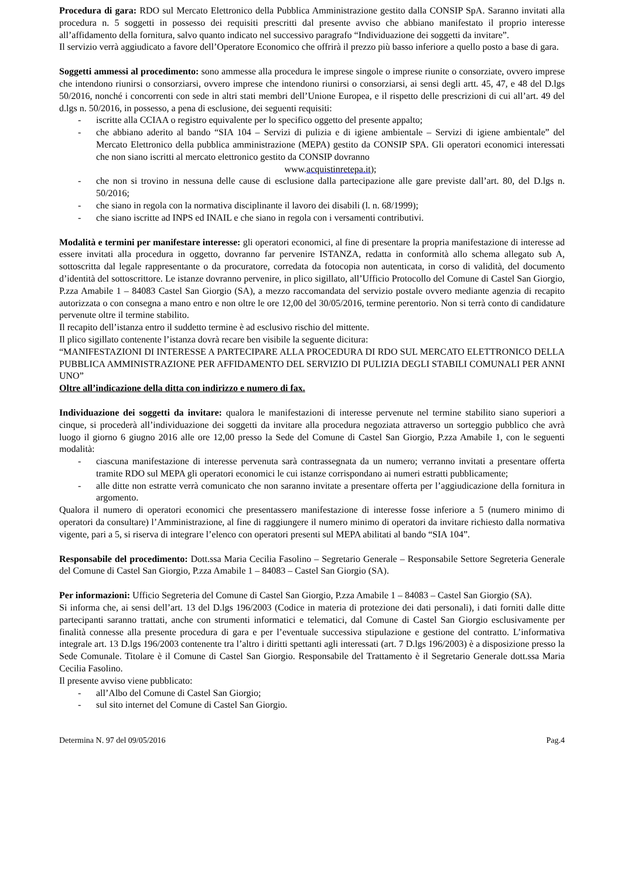Procedura di gara: RDO sul Mercato Elettronico della Pubblica Amministrazione gestito dalla CONSIP SpA. Saranno invitati alla procedura n. 5 soggetti in possesso dei requisiti prescritti dal presente avviso che abbiano manifestato il proprio interesse all’affidamento della fornitura, salvo quanto indicato nel successivo paragrafo “Individuazione dei soggetti da invitare”.
Il servizio verrà aggiudicato a favore dell’Operatore Economico che offrirà il prezzo più basso inferiore a quello posto a base di gara.
Soggetti ammessi al procedimento: sono ammesse alla procedura le imprese singole o imprese riunite o consorziate, ovvero imprese che intendono riunirsi o consorziarsi, ovvero imprese che intendono riunirsi o consorziarsi, ai sensi degli artt. 45, 47, e 48 del D.lgs 50/2016, nonché i concorrenti con sede in altri stati membri dell’Unione Europea, e il rispetto delle prescrizioni di cui all’art. 49 del d.lgs n. 50/2016, in possesso, a pena di esclusione, dei seguenti requisiti:
- iscritte alla CCIAA o registro equivalente per lo specifico oggetto del presente appalto;
- che abbiano aderito al bando “SIA 104 – Servizi di pulizia e di igiene ambientale – Servizi di igiene ambientale” del Mercato Elettronico della pubblica amministrazione (MEPA) gestito da CONSIP SPA. Gli operatori economici interessati che non siano iscritti al mercato elettronico gestito da CONSIP dovranno
www.acquistinretepa.it);
- che non si trovino in nessuna delle cause di esclusione dalla partecipazione alle gare previste dall’art. 80, del D.lgs n. 50/2016;
- che siano in regola con la normativa disciplinante il lavoro dei disabili (l. n. 68/1999);
- che siano iscritte ad INPS ed INAIL e che siano in regola con i versamenti contributivi.
Modalità e termini per manifestare interesse: gli operatori economici, al fine di presentare la propria manifestazione di interesse ad essere invitati alla procedura in oggetto, dovranno far pervenire ISTANZA, redatta in conformità allo schema allegato sub A, sottoscritta dal legale rappresentante o da procuratore, corredata da fotocopia non autenticata, in corso di validità, del documento d’identità del sottoscrittore. Le istanze dovranno pervenire, in plico sigillato, all’Ufficio Protocollo del Comune di Castel San Giorgio, P.zza Amabile 1 – 84083 Castel San Giorgio (SA), a mezzo raccomandata del servizio postale ovvero mediante agenzia di recapito autorizzata o con consegna a mano entro e non oltre le ore 12,00 del 30/05/2016, termine perentorio. Non si terrà conto di candidature pervenute oltre il termine stabilito.
Il recapito dell’istanza entro il suddetto termine è ad esclusivo rischio del mittente.
Il plico sigillato contenente l’istanza dovrà recare ben visibile la seguente dicitura:
“MANIFESTAZIONI DI INTERESSE A PARTECIPARE ALLA PROCEDURA DI RDO SUL MERCATO ELETTRONICO DELLA PUBBLICA AMMINISTRAZIONE PER AFFIDAMENTO DEL SERVIZIO DI PULIZIA DEGLI STABILI COMUNALI PER ANNI UNO”
Oltre all’indicazione della ditta con indirizzo e numero di fax.
Individuazione dei soggetti da invitare: qualora le manifestazioni di interesse pervenute nel termine stabilito siano superiori a cinque, si procederà all’individuazione dei soggetti da invitare alla procedura negoziata attraverso un sorteggio pubblico che avrà luogo il giorno 6 giugno 2016 alle ore 12,00 presso la Sede del Comune di Castel San Giorgio, P.zza Amabile 1, con le seguenti modalità:
- ciascuna manifestazione di interesse pervenuta sarà contrassegnata da un numero; verranno invitati a presentare offerta tramite RDO sul MEPA gli operatori economici le cui istanze corrispondano ai numeri estratti pubblicamente;
- alle ditte non estratte verrà comunicato che non saranno invitate a presentare offerta per l’aggiudicazione della fornitura in argomento.
Qualora il numero di operatori economici che presentassero manifestazione di interesse fosse inferiore a 5 (numero minimo di operatori da consultare) l’Amministrazione, al fine di raggiungere il numero minimo di operatori da invitare richiesto dalla normativa vigente, pari a 5, si riserva di integrare l’elenco con operatori presenti sul MEPA abilitati al bando “SIA 104”.
Responsabile del procedimento: Dott.ssa Maria Cecilia Fasolino – Segretario Generale – Responsabile Settore Segreteria Generale del Comune di Castel San Giorgio, P.zza Amabile 1 – 84083 – Castel San Giorgio (SA).
Per informazioni: Ufficio Segreteria del Comune di Castel San Giorgio, P.zza Amabile 1 – 84083 – Castel San Giorgio (SA).
Si informa che, ai sensi dell’art. 13 del D.lgs 196/2003 (Codice in materia di protezione dei dati personali), i dati forniti dalle ditte partecipanti saranno trattati, anche con strumenti informatici e telematici, dal Comune di Castel San Giorgio esclusivamente per finalità connesse alla presente procedura di gara e per l’eventuale successiva stipulazione e gestione del contratto. L’informativa integrale art. 13 D.lgs 196/2003 contenente tra l’altro i diritti spettanti agli interessati (art. 7 D.lgs 196/2003) è a disposizione presso la Sede Comunale. Titolare è il Comune di Castel San Giorgio. Responsabile del Trattamento è il Segretario Generale dott.ssa Maria Cecilia Fasolino.
Il presente avviso viene pubblicato:
- all’Albo del Comune di Castel San Giorgio;
- sul sito internet del Comune di Castel San Giorgio.
Determina N. 97 del 09/05/2016 Pag.4